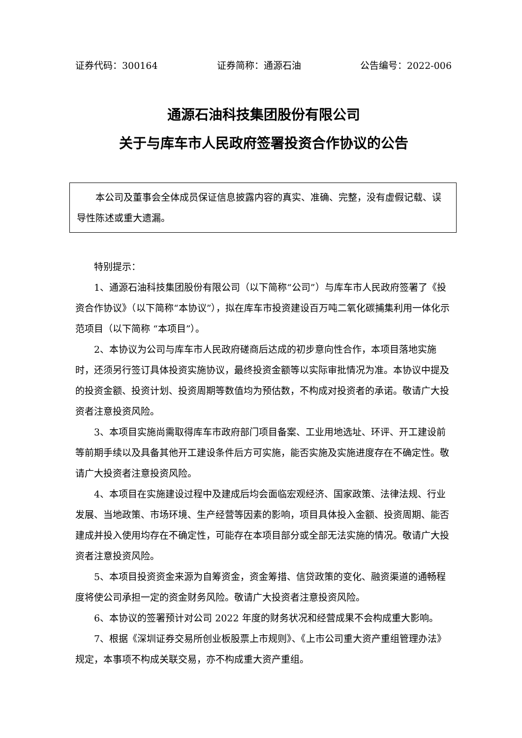证券代码：300164 证券简称：通源石油 公告编号：2022-006
通源石油科技集团股份有限公司
关于与库车市人民政府签署投资合作协议的公告
本公司及董事会全体成员保证信息披露内容的真实、准确、完整，没有虚假记载、误导性陈述或重大遗漏。
特别提示：
1、通源石油科技集团股份有限公司（以下简称“公司”）与库车市人民政府签署了《投资合作协议》（以下简称“本协议”），拟在库车市投资建设百万吨二氧化碳捕集利用一体化示范项目（以下简称 “本项目”）。
2、本协议为公司与库车市人民政府磋商后达成的初步意向性合作，本项目落地实施时，还须另行签订具体投资实施协议，最终投资金额等以实际审批情况为准。本协议中提及的投资金额、投资计划、投资周期等数值均为预估数，不构成对投资者的承诺。敬请广大投资者注意投资风险。
3、本项目实施尚需取得库车市政府部门项目备案、工业用地选址、环评、开工建设前等前期手续以及具备其他开工建设条件后方可实施，能否实施及实施进度存在不确定性。敬请广大投资者注意投资风险。
4、本项目在实施建设过程中及建成后均会面临宏观经济、国家政策、法律法规、行业发展、当地政策、市场环境、生产经营等因素的影响，项目具体投入金额、投资周期、能否建成并投入使用均存在不确定性，可能存在本项目部分或全部无法实施的情况。敬请广大投资者注意投资风险。
5、本项目投资资金来源为自筹资金，资金筹措、信贷政策的变化、融资渠道的通畅程度将使公司承担一定的资金财务风险。敬请广大投资者注意投资风险。
6、本协议的签署预计对公司 2022 年度的财务状况和经营成果不会构成重大影响。
7、根据《深圳证券交易所创业板股票上市规则》、《上市公司重大资产重组管理办法》规定，本事项不构成关联交易，亦不构成重大资产重组。